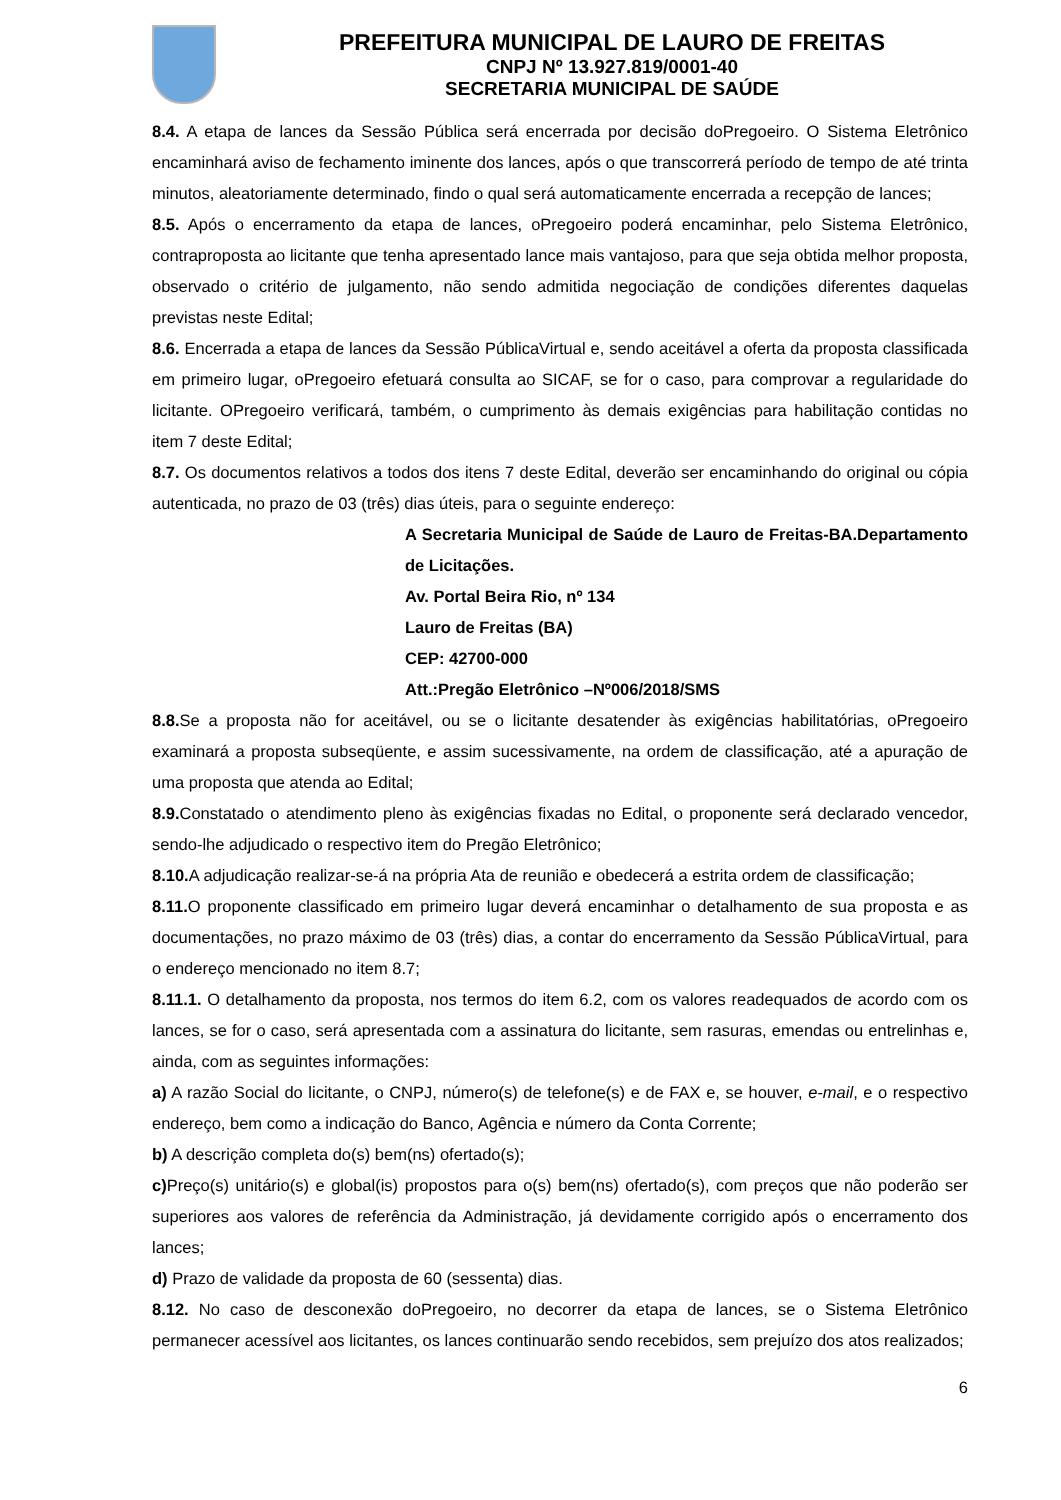PREFEITURA MUNICIPAL DE LAURO DE FREITAS
CNPJ Nº 13.927.819/0001-40
SECRETARIA MUNICIPAL DE SAÚDE
8.4. A etapa de lances da Sessão Pública será encerrada por decisão doPregoeiro. O Sistema Eletrônico encaminhará aviso de fechamento iminente dos lances, após o que transcorrerá período de tempo de até trinta minutos, aleatoriamente determinado, findo o qual será automaticamente encerrada a recepção de lances;
8.5. Após o encerramento da etapa de lances, oPregoeiro poderá encaminhar, pelo Sistema Eletrônico, contraproposta ao licitante que tenha apresentado lance mais vantajoso, para que seja obtida melhor proposta, observado o critério de julgamento, não sendo admitida negociação de condições diferentes daquelas previstas neste Edital;
8.6. Encerrada a etapa de lances da Sessão PúblicaVirtual e, sendo aceitável a oferta da proposta classificada em primeiro lugar, oPregoeiro efetuará consulta ao SICAF, se for o caso, para comprovar a regularidade do licitante. OPregoeiro verificará, também, o cumprimento às demais exigências para habilitação contidas no item 7 deste Edital;
8.7. Os documentos relativos a todos dos itens 7 deste Edital, deverão ser encaminhando do original ou cópia autenticada, no prazo de 03 (três) dias úteis, para o seguinte endereço:
A Secretaria Municipal de Saúde de Lauro de Freitas-BA.Departamento de Licitações.
Av. Portal Beira Rio, nº 134
Lauro de Freitas (BA)
CEP: 42700-000
Att.:Pregão Eletrônico –Nº006/2018/SMS
8.8. Se a proposta não for aceitável, ou se o licitante desatender às exigências habilitatórias, oPregoeiro examinará a proposta subseqüente, e assim sucessivamente, na ordem de classificação, até a apuração de uma proposta que atenda ao Edital;
8.9. Constatado o atendimento pleno às exigências fixadas no Edital, o proponente será declarado vencedor, sendo-lhe adjudicado o respectivo item do Pregão Eletrônico;
8.10. A adjudicação realizar-se-á na própria Ata de reunião e obedecerá a estrita ordem de classificação;
8.11. O proponente classificado em primeiro lugar deverá encaminhar o detalhamento de sua proposta e as documentações, no prazo máximo de 03 (três) dias, a contar do encerramento da Sessão PúblicaVirtual, para o endereço mencionado no item 8.7;
8.11.1. O detalhamento da proposta, nos termos do item 6.2, com os valores readequados de acordo com os lances, se for o caso, será apresentada com a assinatura do licitante, sem rasuras, emendas ou entrelinhas e, ainda, com as seguintes informações:
a) A razão Social do licitante, o CNPJ, número(s) de telefone(s) e de FAX e, se houver, e-mail, e o respectivo endereço, bem como a indicação do Banco, Agência e número da Conta Corrente;
b) A descrição completa do(s) bem(ns) ofertado(s);
c) Preço(s) unitário(s) e global(is) propostos para o(s) bem(ns) ofertado(s), com preços que não poderão ser superiores aos valores de referência da Administração, já devidamente corrigido após o encerramento dos lances;
d) Prazo de validade da proposta de 60 (sessenta) dias.
8.12. No caso de desconexão doPregoeiro, no decorrer da etapa de lances, se o Sistema Eletrônico permanecer acessível aos licitantes, os lances continuarão sendo recebidos, sem prejuízo dos atos realizados;
6